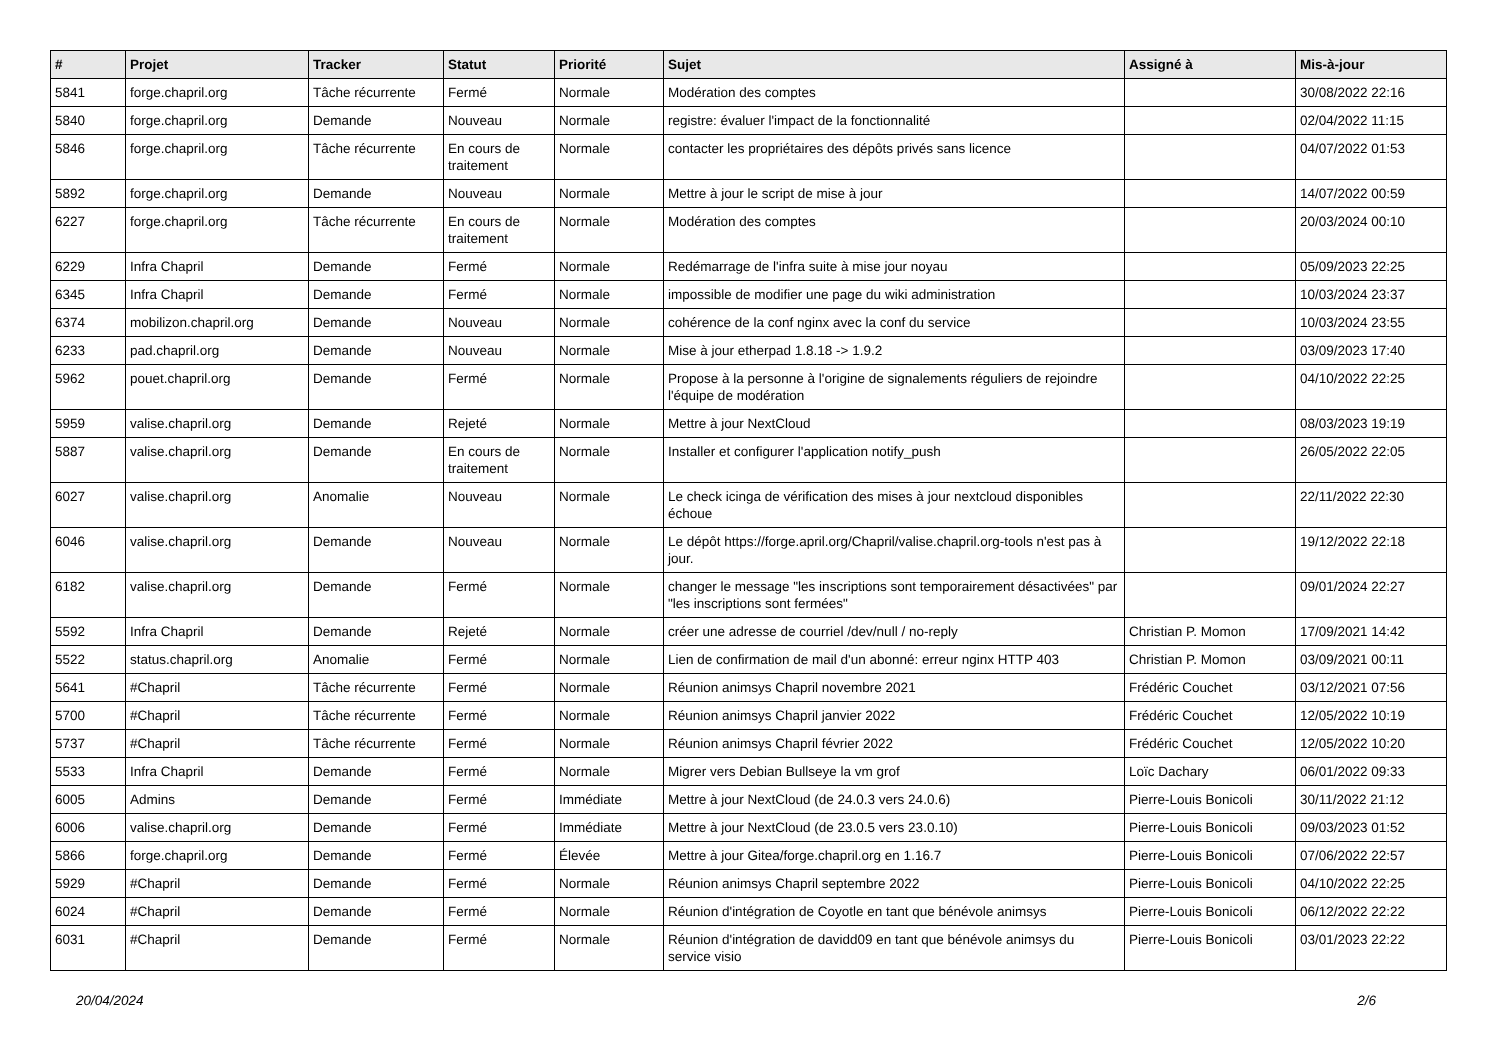| # | Projet | Tracker | Statut | Priorité | Sujet | Assigné à | Mis-à-jour |
| --- | --- | --- | --- | --- | --- | --- | --- |
| 5841 | forge.chapril.org | Tâche récurrente | Fermé | Normale | Modération des comptes | | 30/08/2022 22:16 |
| 5840 | forge.chapril.org | Demande | Nouveau | Normale | registre: évaluer l'impact de la fonctionnalité | | 02/04/2022 11:15 |
| 5846 | forge.chapril.org | Tâche récurrente | En cours de traitement | Normale | contacter les propriétaires des dépôts privés sans licence | | 04/07/2022 01:53 |
| 5892 | forge.chapril.org | Demande | Nouveau | Normale | Mettre à jour le script de mise à jour | | 14/07/2022 00:59 |
| 6227 | forge.chapril.org | Tâche récurrente | En cours de traitement | Normale | Modération des comptes | | 20/03/2024 00:10 |
| 6229 | Infra Chapril | Demande | Fermé | Normale | Redémarrage de l'infra suite à mise jour noyau | | 05/09/2023 22:25 |
| 6345 | Infra Chapril | Demande | Fermé | Normale | impossible de modifier une page du wiki administration | | 10/03/2024 23:37 |
| 6374 | mobilizon.chapril.org | Demande | Nouveau | Normale | cohérence de la conf nginx avec la conf du service | | 10/03/2024 23:55 |
| 6233 | pad.chapril.org | Demande | Nouveau | Normale | Mise à jour etherpad 1.8.18 -> 1.9.2 | | 03/09/2023 17:40 |
| 5962 | pouet.chapril.org | Demande | Fermé | Normale | Propose à la personne à l'origine de signalements réguliers de rejoindre l'équipe de modération | | 04/10/2022 22:25 |
| 5959 | valise.chapril.org | Demande | Rejeté | Normale | Mettre à jour NextCloud | | 08/03/2023 19:19 |
| 5887 | valise.chapril.org | Demande | En cours de traitement | Normale | Installer et configurer l'application notify_push | | 26/05/2022 22:05 |
| 6027 | valise.chapril.org | Anomalie | Nouveau | Normale | Le check icinga de vérification des mises à jour nextcloud disponibles échoue | | 22/11/2022 22:30 |
| 6046 | valise.chapril.org | Demande | Nouveau | Normale | Le dépôt https://forge.april.org/Chapril/valise.chapril.org-tools n'est pas à jour. | | 19/12/2022 22:18 |
| 6182 | valise.chapril.org | Demande | Fermé | Normale | changer le message "les inscriptions sont temporairement désactivées" par "les inscriptions sont fermées" | | 09/01/2024 22:27 |
| 5592 | Infra Chapril | Demande | Rejeté | Normale | créer une adresse de courriel /dev/null / no-reply | Christian P. Momon | 17/09/2021 14:42 |
| 5522 | status.chapril.org | Anomalie | Fermé | Normale | Lien de confirmation de mail d'un abonné: erreur nginx HTTP 403 | Christian P. Momon | 03/09/2021 00:11 |
| 5641 | #Chapril | Tâche récurrente | Fermé | Normale | Réunion animsys Chapril novembre 2021 | Frédéric Couchet | 03/12/2021 07:56 |
| 5700 | #Chapril | Tâche récurrente | Fermé | Normale | Réunion animsys Chapril janvier 2022 | Frédéric Couchet | 12/05/2022 10:19 |
| 5737 | #Chapril | Tâche récurrente | Fermé | Normale | Réunion animsys Chapril février 2022 | Frédéric Couchet | 12/05/2022 10:20 |
| 5533 | Infra Chapril | Demande | Fermé | Normale | Migrer vers Debian Bullseye la vm grof | Loïc Dachary | 06/01/2022 09:33 |
| 6005 | Admins | Demande | Fermé | Immédiate | Mettre à jour NextCloud (de 24.0.3 vers 24.0.6) | Pierre-Louis Bonicoli | 30/11/2022 21:12 |
| 6006 | valise.chapril.org | Demande | Fermé | Immédiate | Mettre à jour NextCloud (de 23.0.5 vers 23.0.10) | Pierre-Louis Bonicoli | 09/03/2023 01:52 |
| 5866 | forge.chapril.org | Demande | Fermé | Élevée | Mettre à jour Gitea/forge.chapril.org en 1.16.7 | Pierre-Louis Bonicoli | 07/06/2022 22:57 |
| 5929 | #Chapril | Demande | Fermé | Normale | Réunion animsys Chapril septembre 2022 | Pierre-Louis Bonicoli | 04/10/2022 22:25 |
| 6024 | #Chapril | Demande | Fermé | Normale | Réunion d'intégration de Coyotle en tant que bénévole animsys | Pierre-Louis Bonicoli | 06/12/2022 22:22 |
| 6031 | #Chapril | Demande | Fermé | Normale | Réunion d'intégration de davidd09 en tant que bénévole animsys du service visio | Pierre-Louis Bonicoli | 03/01/2023 22:22 |
20/04/2024 2/6